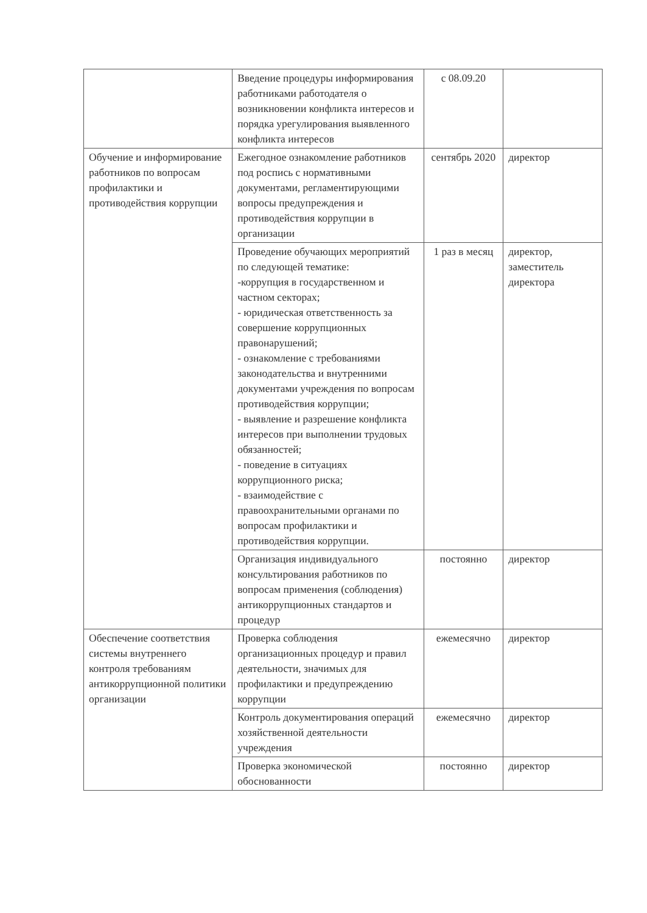| | Введение процедуры информирования работниками работодателя о возникновении конфликта интересов и порядка урегулирования выявленного конфликта интересов | с 08.09.20 | |
| Обучение и информирование работников по вопросам профилактики и противодействия коррупции | Ежегодное ознакомление работников под роспись с нормативными документами, регламентирующими вопросы предупреждения и противодействия коррупции в организации | сентябрь 2020 | директор |
| | Проведение обучающих мероприятий по следующей тематике: -коррупция в государственном и частном секторах; - юридическая ответственность за совершение коррупционных правонарушений; - ознакомление с требованиями законодательства и внутренними документами учреждения по вопросам противодействия коррупции; - выявление и разрешение конфликта интересов при выполнении трудовых обязанностей; - поведение в ситуациях коррупционного риска; - взаимодействие с правоохранительными органами по вопросам профилактики и противодействия коррупции. | 1 раз в месяц | директор, заместитель директора |
| | Организация индивидуального консультирования работников по вопросам применения (соблюдения) антикоррупционных стандартов и процедур | постоянно | директор |
| Обеспечение соответствия системы внутреннего контроля требованиям антикоррупционной политики организации | Проверка соблюдения организационных процедур и правил деятельности, значимых для профилактики и предупреждению коррупции | ежемесячно | директор |
| | Контроль документирования операций хозяйственной деятельности учреждения | ежемесячно | директор |
| | Проверка экономической обоснованности | постоянно | директор |